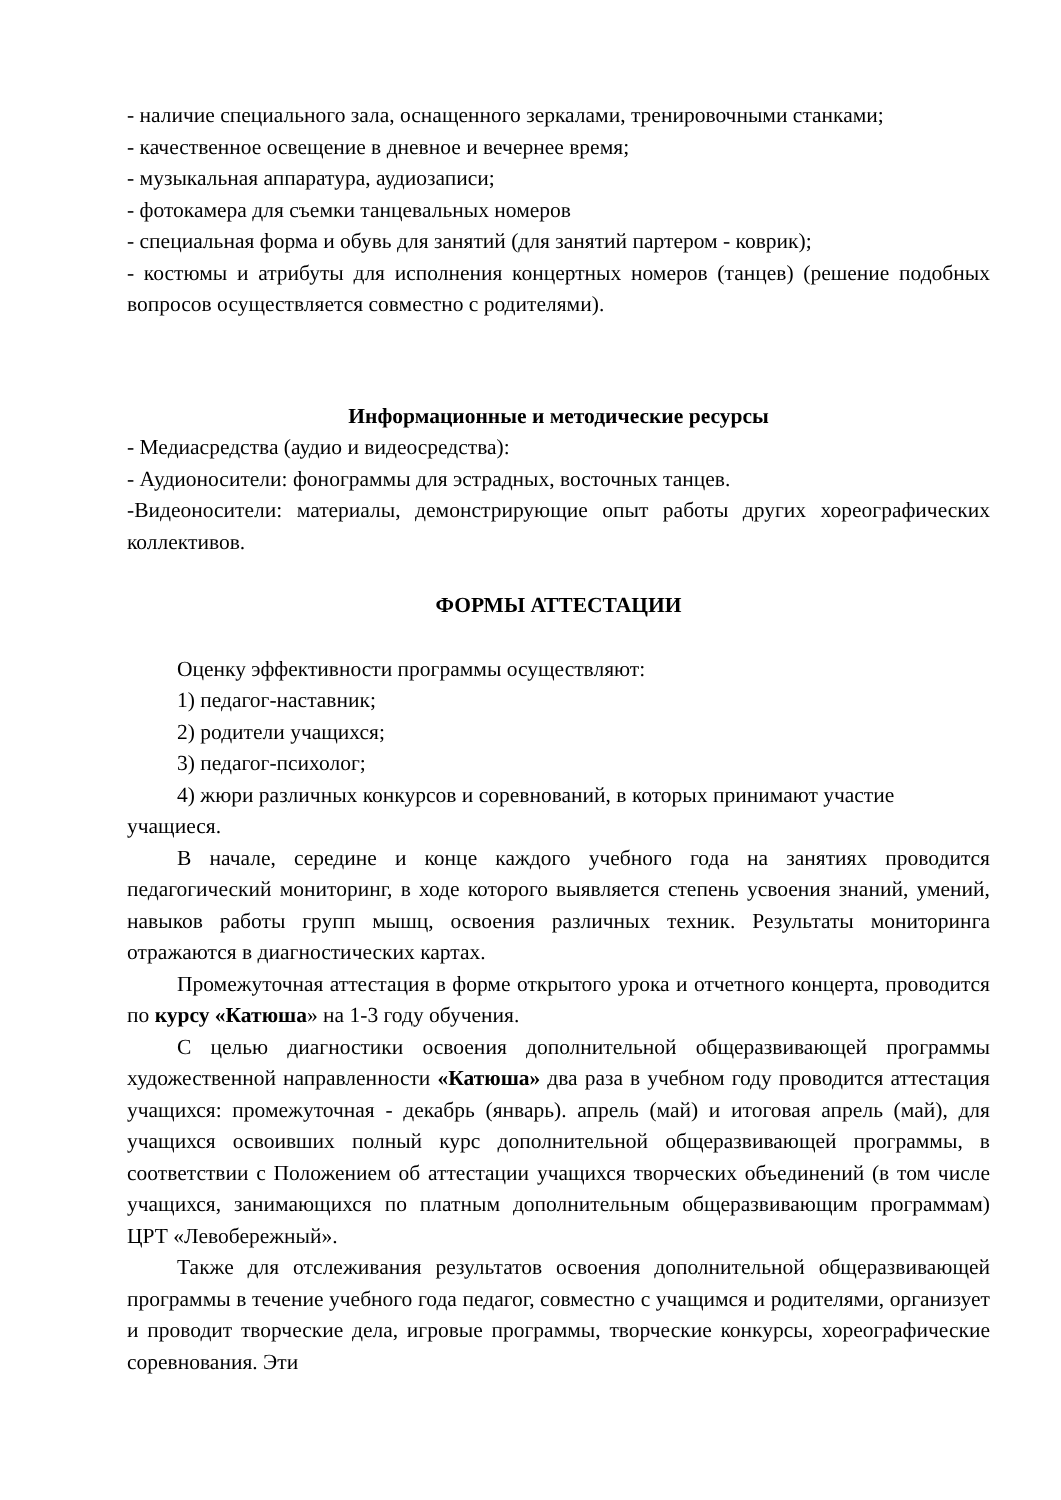- наличие специального зала, оснащенного зеркалами, тренировочными станками;
- качественное освещение в дневное и вечернее время;
- музыкальная аппаратура, аудиозаписи;
- фотокамера для съемки танцевальных номеров
- специальная форма и обувь для занятий (для занятий партером - коврик);
- костюмы и атрибуты для исполнения концертных номеров (танцев) (решение подобных вопросов осуществляется совместно с родителями).
Информационные и методические ресурсы
- Медиасредства (аудио и видеосредства):
- Аудионосители: фонограммы для эстрадных, восточных танцев.
-Видеоносители: материалы, демонстрирующие опыт работы других хореографических коллективов.
ФОРМЫ АТТЕСТАЦИИ
Оценку эффективности программы осуществляют:
1) педагог-наставник;
2) родители учащихся;
3) педагог-психолог;
4) жюри различных конкурсов и соревнований, в которых принимают участие учащиеся.
В начале, середине и конце каждого учебного года на занятиях проводится педагогический мониторинг, в ходе которого выявляется степень усвоения знаний, умений, навыков работы групп мышц, освоения различных техник. Результаты мониторинга отражаются в диагностических картах.
Промежуточная аттестация в форме открытого урока и отчетного концерта, проводится по курсу «Катюша» на 1-3 году обучения.
С целью диагностики освоения дополнительной общеразвивающей программы художественной направленности «Катюша» два раза в учебном году проводится аттестация учащихся: промежуточная - декабрь (январь). апрель (май) и итоговая апрель (май), для учащихся освоивших полный курс дополнительной общеразвивающей программы, в соответствии с Положением об аттестации учащихся творческих объединений (в том числе учащихся, занимающихся по платным дополнительным общеразвивающим программам) ЦРТ «Левобережный».
Также для отслеживания результатов освоения дополнительной общеразвивающей программы в течение учебного года педагог, совместно с учащимся и родителями, организует и проводит творческие дела, игровые программы, творческие конкурсы, хореографические соревнования. Эти